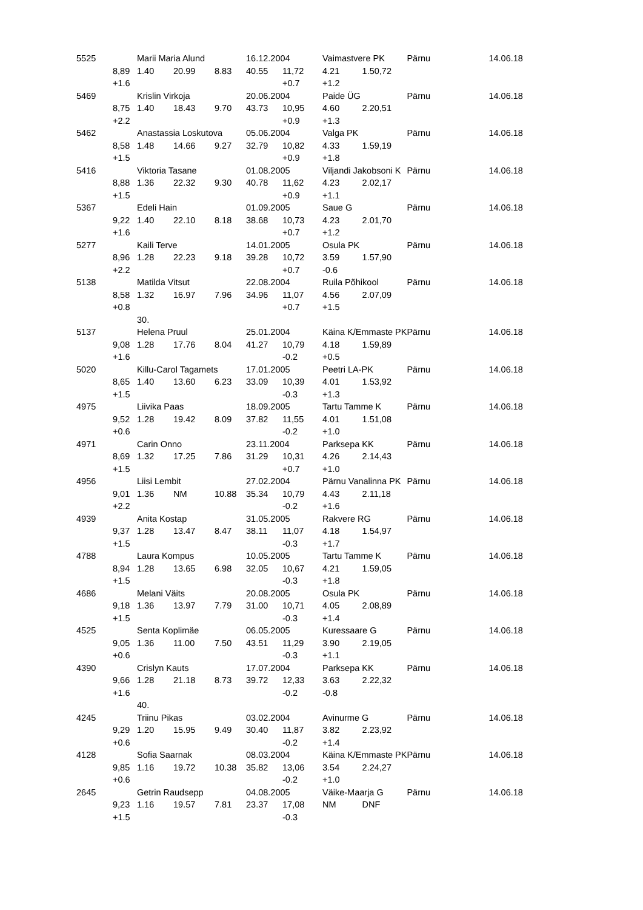| 5525 | | Marii Maria Alund | | | 16.12.2004 | | Vaimastvere PK | | Pärnu | 14.06.18 |
| | 8,89 | 1.40 | 20.99 | 8.83 | 40.55 | 11,72 | 4.21 | 1.50,72 | | |
| | +1.6 | | | | | +0.7 | +1.2 | | | |
| 5469 | | Krislin Virkoja | | | 20.06.2004 | | Paide ÜG | | Pärnu | 14.06.18 |
| | 8,75 | 1.40 | 18.43 | 9.70 | 43.73 | 10,95 | 4.60 | 2.20,51 | | |
| | +2.2 | | | | | +0.9 | +1.3 | | | |
| 5462 | | Anastassia Loskutova | | | 05.06.2004 | | Valga PK | | Pärnu | 14.06.18 |
| | 8,58 | 1.48 | 14.66 | 9.27 | 32.79 | 10,82 | 4.33 | 1.59,19 | | |
| | +1.5 | | | | | +0.9 | +1.8 | | | |
| 5416 | | Viktoria Tasane | | | 01.08.2005 | | Viljandi Jakobsoni K | | Pärnu | 14.06.18 |
| | 8,88 | 1.36 | 22.32 | 9.30 | 40.78 | 11,62 | 4.23 | 2.02,17 | | |
| | +1.5 | | | | | +0.9 | +1.1 | | | |
| 5367 | | Edeli Hain | | | 01.09.2005 | | Saue G | | Pärnu | 14.06.18 |
| | 9,22 | 1.40 | 22.10 | 8.18 | 38.68 | 10,73 | 4.23 | 2.01,70 | | |
| | +1.6 | | | | | +0.7 | +1.2 | | | |
| 5277 | | Kaili Terve | | | 14.01.2005 | | Osula PK | | Pärnu | 14.06.18 |
| | 8,96 | 1.28 | 22.23 | 9.18 | 39.28 | 10,72 | 3.59 | 1.57,90 | | |
| | +2.2 | | | | | +0.7 | -0.6 | | | |
| 5138 | | Matilda Vitsut | | | 22.08.2004 | | Ruila Põhikool | | Pärnu | 14.06.18 |
| | 8,58 | 1.32 | 16.97 | 7.96 | 34.96 | 11,07 | 4.56 | 2.07,09 | | |
| | +0.8 | | | | | +0.7 | +1.5 | | | |
| | | 30. | | | | | | | | |
| 5137 | | Helena Pruul | | | 25.01.2004 | | Käina K/Emmaste PK | | Pärnu | 14.06.18 |
| | 9,08 | 1.28 | 17.76 | 8.04 | 41.27 | 10,79 | 4.18 | 1.59,89 | | |
| | +1.6 | | | | | -0.2 | +0.5 | | | |
| 5020 | | Killu-Carol Tagamets | | | 17.01.2005 | | Peetri LA-PK | | Pärnu | 14.06.18 |
| | 8,65 | 1.40 | 13.60 | 6.23 | 33.09 | 10,39 | 4.01 | 1.53,92 | | |
| | +1.5 | | | | | -0.3 | +1.3 | | | |
| 4975 | | Liivika Paas | | | 18.09.2005 | | Tartu Tamme K | | Pärnu | 14.06.18 |
| | 9,52 | 1.28 | 19.42 | 8.09 | 37.82 | 11,55 | 4.01 | 1.51,08 | | |
| | +0.6 | | | | | -0.2 | +1.0 | | | |
| 4971 | | Carin Onno | | | 23.11.2004 | | Parksepa KK | | Pärnu | 14.06.18 |
| | 8,69 | 1.32 | 17.25 | 7.86 | 31.29 | 10,31 | 4.26 | 2.14,43 | | |
| | +1.5 | | | | | +0.7 | +1.0 | | | |
| 4956 | | Liisi Lembit | | | 27.02.2004 | | Pärnu Vanalinna PK | | Pärnu | 14.06.18 |
| | 9,01 | 1.36 | NM | 10.88 | 35.34 | 10,79 | 4.43 | 2.11,18 | | |
| | +2.2 | | | | | -0.2 | +1.6 | | | |
| 4939 | | Anita Kostap | | | 31.05.2005 | | Rakvere RG | | Pärnu | 14.06.18 |
| | 9,37 | 1.28 | 13.47 | 8.47 | 38.11 | 11,07 | 4.18 | 1.54,97 | | |
| | +1.5 | | | | | -0.3 | +1.7 | | | |
| 4788 | | Laura Kompus | | | 10.05.2005 | | Tartu Tamme K | | Pärnu | 14.06.18 |
| | 8,94 | 1.28 | 13.65 | 6.98 | 32.05 | 10,67 | 4.21 | 1.59,05 | | |
| | +1.5 | | | | | -0.3 | +1.8 | | | |
| 4686 | | Melani Väits | | | 20.08.2005 | | Osula PK | | Pärnu | 14.06.18 |
| | 9,18 | 1.36 | 13.97 | 7.79 | 31.00 | 10,71 | 4.05 | 2.08,89 | | |
| | +1.5 | | | | | -0.3 | +1.4 | | | |
| 4525 | | Senta Koplimäe | | | 06.05.2005 | | Kuressaare G | | Pärnu | 14.06.18 |
| | 9,05 | 1.36 | 11.00 | 7.50 | 43.51 | 11,29 | 3.90 | 2.19,05 | | |
| | +0.6 | | | | | -0.3 | +1.1 | | | |
| 4390 | | Crislyn Kauts | | | 17.07.2004 | | Parksepa KK | | Pärnu | 14.06.18 |
| | 9,66 | 1.28 | 21.18 | 8.73 | 39.72 | 12,33 | 3.63 | 2.22,32 | | |
| | +1.6 | | | | | -0.2 | -0.8 | | | |
| | | 40. | | | | | | | | |
| 4245 | | Triinu Pikas | | | 03.02.2004 | | Avinurme G | | Pärnu | 14.06.18 |
| | 9,29 | 1.20 | 15.95 | 9.49 | 30.40 | 11,87 | 3.82 | 2.23,92 | | |
| | +0.6 | | | | | -0.2 | +1.4 | | | |
| 4128 | | Sofia Saarnak | | | 08.03.2004 | | Käina K/Emmaste PK | | Pärnu | 14.06.18 |
| | 9,85 | 1.16 | 19.72 | 10.38 | 35.82 | 13,06 | 3.54 | 2.24,27 | | |
| | +0.6 | | | | | -0.2 | +1.0 | | | |
| 2645 | | Getrin Raudsepp | | | 04.08.2005 | | Väike-Maarja G | | Pärnu | 14.06.18 |
| | 9,23 | 1.16 | 19.57 | 7.81 | 23.37 | 17,08 | NM | DNF | | |
| | +1.5 | | | | | -0.3 | | | | |